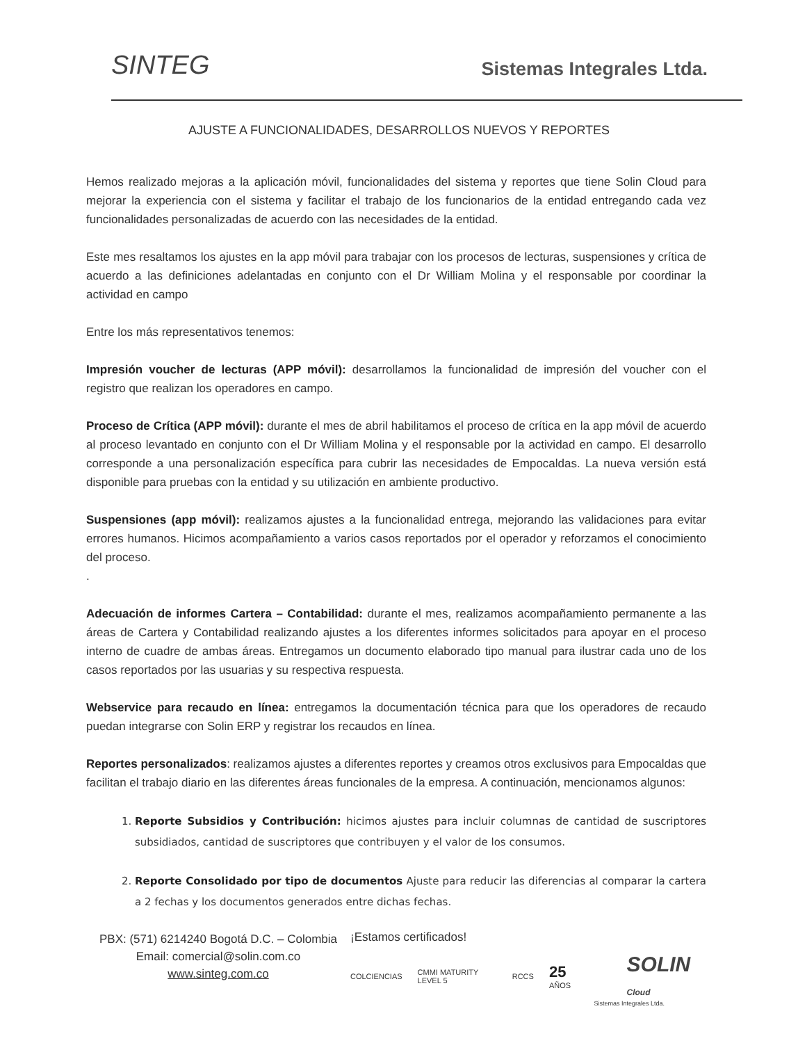SINTEG
Sistemas Integrales Ltda.
AJUSTE A FUNCIONALIDADES, DESARROLLOS NUEVOS Y REPORTES
Hemos realizado mejoras a la aplicación móvil, funcionalidades del sistema y reportes que tiene Solin Cloud para mejorar la experiencia con el sistema y facilitar el trabajo de los funcionarios de la entidad entregando cada vez funcionalidades personalizadas de acuerdo con las necesidades de la entidad.
Este mes resaltamos los ajustes en la app móvil para trabajar con los procesos de lecturas, suspensiones y crítica de acuerdo a las definiciones adelantadas en conjunto con el Dr William Molina y el responsable por coordinar la actividad en campo
Entre los más representativos tenemos:
Impresión voucher de lecturas (APP móvil): desarrollamos la funcionalidad de impresión del voucher con el registro que realizan los operadores en campo.
Proceso de Crítica (APP móvil): durante el mes de abril habilitamos el proceso de crítica en la app móvil de acuerdo al proceso levantado en conjunto con el Dr William Molina y el responsable por la actividad en campo. El desarrollo corresponde a una personalización específica para cubrir las necesidades de Empocaldas. La nueva versión está disponible para pruebas con la entidad y su utilización en ambiente productivo.
Suspensiones (app móvil): realizamos ajustes a la funcionalidad entrega, mejorando las validaciones para evitar errores humanos. Hicimos acompañamiento a varios casos reportados por el operador y reforzamos el conocimiento del proceso.
.
Adecuación de informes Cartera – Contabilidad: durante el mes, realizamos acompañamiento permanente a las áreas de Cartera y Contabilidad realizando ajustes a los diferentes informes solicitados para apoyar en el proceso interno de cuadre de ambas áreas. Entregamos un documento elaborado tipo manual para ilustrar cada uno de los casos reportados por las usuarias y su respectiva respuesta.
Webservice para recaudo en línea: entregamos la documentación técnica para que los operadores de recaudo puedan integrarse con Solin ERP y registrar los recaudos en línea.
Reportes personalizados: realizamos ajustes a diferentes reportes y creamos otros exclusivos para Empocaldas que facilitan el trabajo diario en las diferentes áreas funcionales de la empresa. A continuación, mencionamos algunos:
1. Reporte Subsidios y Contribución: hicimos ajustes para incluir columnas de cantidad de suscriptores subsidiados, cantidad de suscriptores que contribuyen y el valor de los consumos.
2. Reporte Consolidado por tipo de documentos Ajuste para reducir las diferencias al comparar la cartera a 2 fechas y los documentos generados entre dichas fechas.
PBX: (571) 6214240 Bogotá D.C. – Colombia
Email: comercial@solin.com.co
www.sinteg.com.co
¡Estamos certificados!
COLCIENCIAS CMMI MATURITY LEVEL 5 RCCS 25 AÑOS SOLIN Cloud
Sistemas Integrales Ltda.